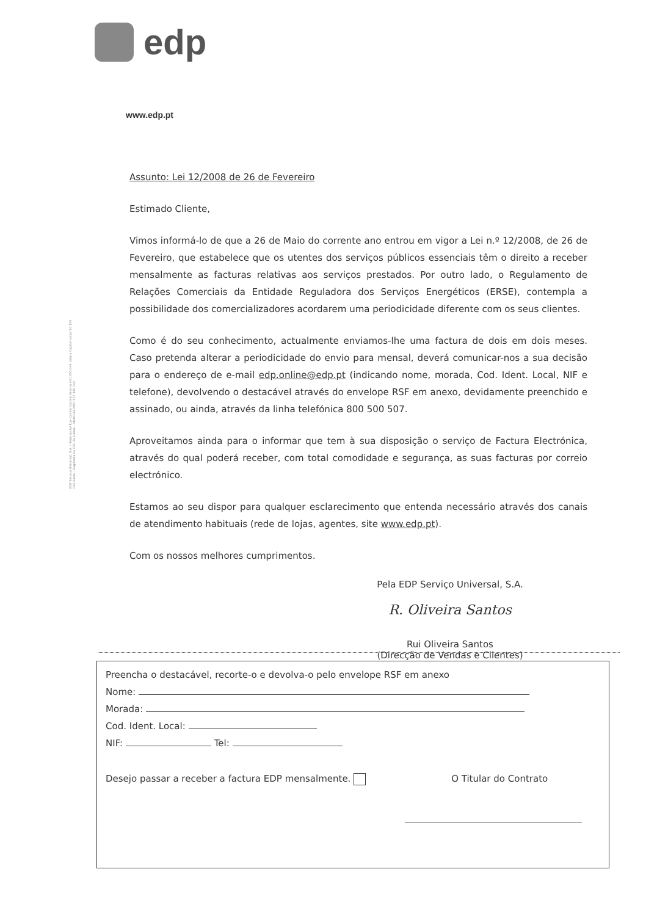edp
EDP Serviço Universal, S.A. – Sede social Rua Camilo Castelo Branco 43 1050-044 Lisboa Capital social 10 100 000 Euros – Registada na CRC de Lisboa – Matrícula NIPC 507 846 044
www.edp.pt
Assunto: Lei 12/2008 de 26 de Fevereiro
Estimado Cliente,
Vimos informá-lo de que a 26 de Maio do corrente ano entrou em vigor a Lei n.º 12/2008, de 26 de Fevereiro, que estabelece que os utentes dos serviços públicos essenciais têm o direito a receber mensalmente as facturas relativas aos serviços prestados. Por outro lado, o Regulamento de Relações Comerciais da Entidade Reguladora dos Serviços Energéticos (ERSE), contempla a possibilidade dos comercializadores acordarem uma periodicidade diferente com os seus clientes.
Como é do seu conhecimento, actualmente enviamos-lhe uma factura de dois em dois meses. Caso pretenda alterar a periodicidade do envio para mensal, deverá comunicar-nos a sua decisão para o endereço de e-mail edp.online@edp.pt (indicando nome, morada, Cod. Ident. Local, NIF e telefone), devolvendo o destacável através do envelope RSF em anexo, devidamente preenchido e assinado, ou ainda, através da linha telefónica 800 500 507.
Aproveitamos ainda para o informar que tem à sua disposição o serviço de Factura Electrónica, através do qual poderá receber, com total comodidade e segurança, as suas facturas por correio electrónico.
Estamos ao seu dispor para qualquer esclarecimento que entenda necessário através dos canais de atendimento habituais (rede de lojas, agentes, site www.edp.pt).
Com os nossos melhores cumprimentos.
Pela EDP Serviço Universal, S.A.
R. Oliveira Santos
Rui Oliveira Santos
(Direcção de Vendas e Clientes)
Preencha o destacável, recorte-o e devolva-o pelo envelope RSF em anexo
Nome:
Morada:
Cod. Ident. Local:
NIF: Tel:
Desejo passar a receber a factura EDP mensalmente. O Titular do Contrato